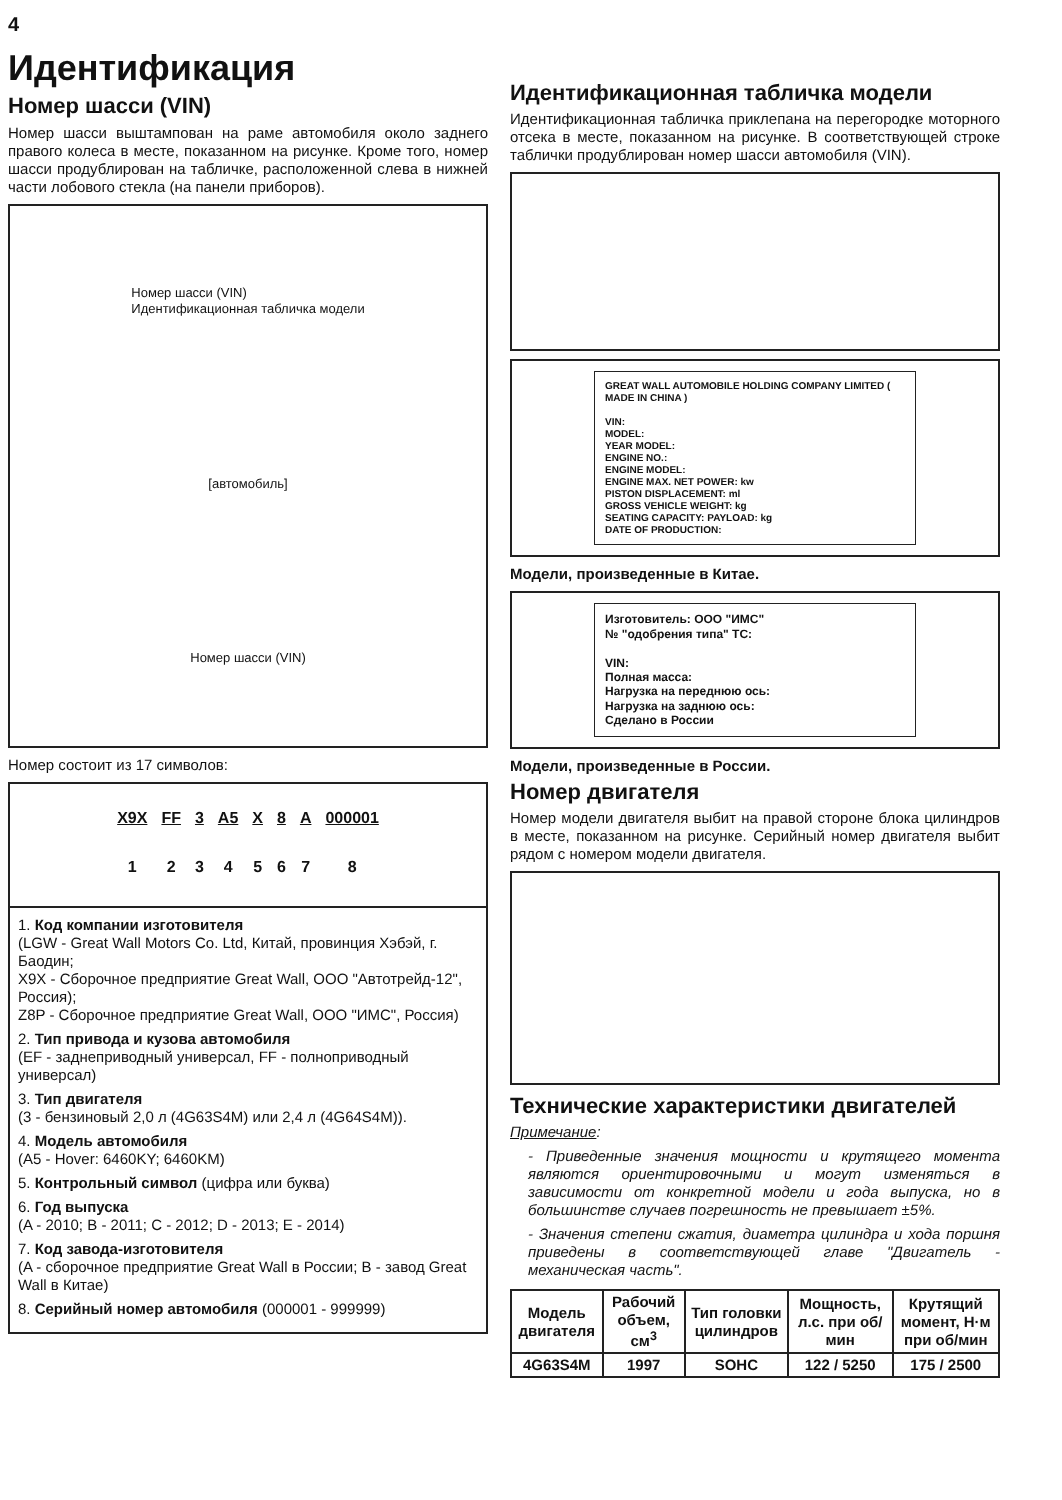4
Идентификация
Номер шасси (VIN)
Номер шасси выштампован на раме автомобиля около заднего правого колеса в месте, показанном на рисунке. Кроме того, номер шасси продублирован на табличке, расположенной слева в нижней части лобового стекла (на панели приборов).
Номер шасси (VIN)
Идентификационная табличка модели
[автомобиль]
Номер шасси (VIN)
Номер состоит из 17 символов:
X9X
1
FF
2
3
3
A5
4
X
5
8
6
A
7
000001
8
1. Код компании изготовителя
(LGW - Great Wall Motors Co. Ltd, Китай, провинция Хэбэй, г. Баодин;
X9X - Сборочное предприятие Great Wall, ООО "Автотрейд-12", Россия);
Z8P - Сборочное предприятие Great Wall, ООО "ИМС", Россия)
2. Тип привода и кузова автомобиля
(EF - заднеприводный универсал, FF - полноприводный универсал)
3. Тип двигателя
(3 - бензиновый 2,0 л (4G63S4M) или 2,4 л (4G64S4M)).
4. Модель автомобиля
(A5 - Hover: 6460KY; 6460KM)
5. Контрольный символ (цифра или буква)
6. Год выпуска
(A - 2010; B - 2011; C - 2012; D - 2013; E - 2014)
7. Код завода-изготовителя
(A - сборочное предприятие Great Wall в России; B - завод Great Wall в Китае)
8. Серийный номер автомобиля (000001 - 999999)
Идентификационная табличка модели
Идентификационная табличка приклепана на перегородке моторного отсека в месте, показанном на рисунке. В соответствующей строке таблички продублирован номер шасси автомобиля (VIN).
GREAT WALL AUTOMOBILE HOLDING COMPANY LIMITED ( MADE IN CHINA )
VIN:
MODEL:
YEAR MODEL:
ENGINE NO.:
ENGINE MODEL:
ENGINE MAX. NET POWER: kw
PISTON DISPLACEMENT: ml
GROSS VEHICLE WEIGHT: kg
SEATING CAPACITY: PAYLOAD: kg
DATE OF PRODUCTION:
Модели, произведенные в Китае.
Изготовитель: ООО "ИМС"
№ "одобрения типа" ТС:
VIN:
Полная масса:
Нагрузка на переднюю ось:
Нагрузка на заднюю ось:
Сделано в России
Модели, произведенные в России.
Номер двигателя
Номер модели двигателя выбит на правой стороне блока цилиндров в месте, показанном на рисунке. Серийный номер двигателя выбит рядом с номером модели двигателя.
Технические характеристики двигателей
Примечание:
- Приведенные значения мощности и крутящего момента являются ориентировочными и могут изменяться в зависимости от конкретной модели и года выпуска, но в большинстве случаев погрешность не превышает ±5%.
- Значения степени сжатия, диаметра цилиндра и хода поршня приведены в соответствующей главе "Двигатель - механическая часть".
| Модель двигателя | Рабочий объем, см<sup>3</sup> | Тип головки цилиндров | Мощность, л.с. при об/мин | Крутящий момент, Н·м при об/мин |
| --- | --- | --- | --- | --- |
| 4G63S4M | 1997 | SOHC | 122 / 5250 | 175 / 2500 |